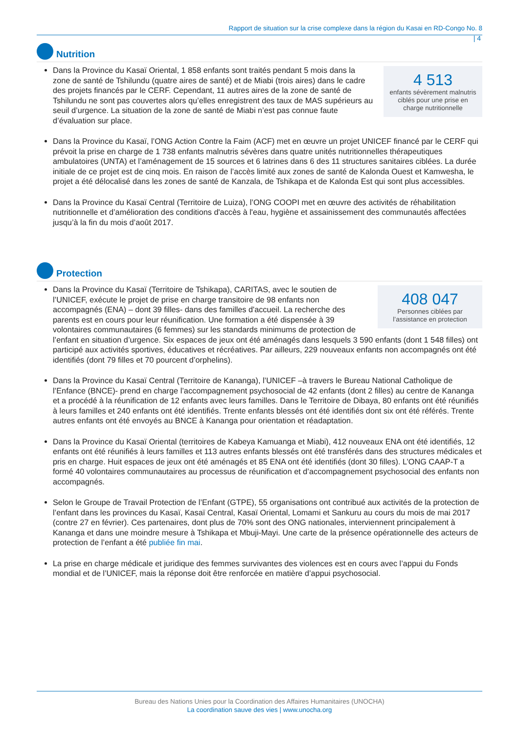Rapport de situation sur la crise complexe dans la région du Kasai en RD-Congo No. 8
| 4
Nutrition
4 513
enfants sévèrement malnutris ciblés pour une prise en charge nutritionnelle
Dans la Province du Kasaï Oriental, 1 858 enfants sont traités pendant 5 mois dans la zone de santé de Tshilundu (quatre aires de santé) et de Miabi (trois aires) dans le cadre des projets financés par le CERF. Cependant, 11 autres aires de la zone de santé de Tshilundu ne sont pas couvertes alors qu’elles enregistrent des taux de MAS supérieurs au seuil d’urgence. La situation de la zone de santé de Miabi n’est pas connue faute d’évaluation sur place.
Dans la Province du Kasaï, l’ONG Action Contre la Faim (ACF) met en œuvre un projet UNICEF financé par le CERF qui prévoit la prise en charge de 1 738 enfants malnutris sévères dans quatre unités nutritionnelles thérapeutiques ambulatoires (UNTA) et l’aménagement de 15 sources et 6 latrines dans 6 des 11 structures sanitaires ciblées. La durée initiale de ce projet est de cinq mois. En raison de l’accès limité aux zones de santé de Kalonda Ouest et Kamwesha, le projet a été délocalisé dans les zones de santé de Kanzala, de Tshikapa et de Kalonda Est qui sont plus accessibles.
Dans la Province du Kasaï Central (Territoire de Luiza), l’ONG COOPI met en œuvre des activités de réhabilitation nutritionnelle et d’amélioration des conditions d'accès à l'eau, hygiène et assainissement des communautés affectées jusqu’à la fin du mois d’août 2017.
Protection
408 047
Personnes ciblées par l’assistance en protection
Dans la Province du Kasaï (Territoire de Tshikapa), CARITAS, avec le soutien de l’UNICEF, exécute le projet de prise en charge transitoire de 98 enfants non accompagnés (ENA) – dont 39 filles- dans des familles d'accueil. La recherche des parents est en cours pour leur réunification. Une formation a été dispensée à 39 volontaires communautaires (6 femmes) sur les standards minimums de protection de l’enfant en situation d’urgence. Six espaces de jeux ont été aménagés dans lesquels 3 590 enfants (dont 1 548 filles) ont participé aux activités sportives, éducatives et récréatives. Par ailleurs, 229 nouveaux enfants non accompagnés ont été identifiés (dont 79 filles et 70 pourcent d’orphelins).
Dans la Province du Kasaï Central (Territoire de Kananga), l’UNICEF –à travers le Bureau National Catholique de l’Enfance (BNCE)- prend en charge l’accompagnement psychosocial de 42 enfants (dont 2 filles) au centre de Kananga et a procédé à la réunification de 12 enfants avec leurs familles. Dans le Territoire de Dibaya, 80 enfants ont été réunifiés à leurs familles et 240 enfants ont été identifiés. Trente enfants blessés ont été identifiés dont six ont été référés. Trente autres enfants ont été envoyés au BNCE à Kananga pour orientation et réadaptation.
Dans la Province du Kasaï Oriental (territoires de Kabeya Kamuanga et Miabi), 412 nouveaux ENA ont été identifiés, 12 enfants ont été réunifiés à leurs familles et 113 autres enfants blessés ont été transférés dans des structures médicales et pris en charge. Huit espaces de jeux ont été aménagés et 85 ENA ont été identifiés (dont 30 filles). L’ONG CAAP-T a formé 40 volontaires communautaires au processus de réunification et d’accompagnement psychosocial des enfants non accompagnés.
Selon le Groupe de Travail Protection de l’Enfant (GTPE), 55 organisations ont contribué aux activités de la protection de l’enfant dans les provinces du Kasaï, Kasaï Central, Kasaï Oriental, Lomami et Sankuru au cours du mois de mai 2017 (contre 27 en février). Ces partenaires, dont plus de 70% sont des ONG nationales, interviennent principalement à Kananga et dans une moindre mesure à Tshikapa et Mbuji-Mayi. Une carte de la présence opérationnelle des acteurs de protection de l’enfant a été publiée fin mai.
La prise en charge médicale et juridique des femmes survivantes des violences est en cours avec l’appui du Fonds mondial et de l’UNICEF, mais la réponse doit être renforcée en matière d’appui psychosocial.
Bureau des Nations Unies pour la Coordination des Affaires Humanitaires (UNOCHA)
La coordination sauve des vies | www.unocha.org